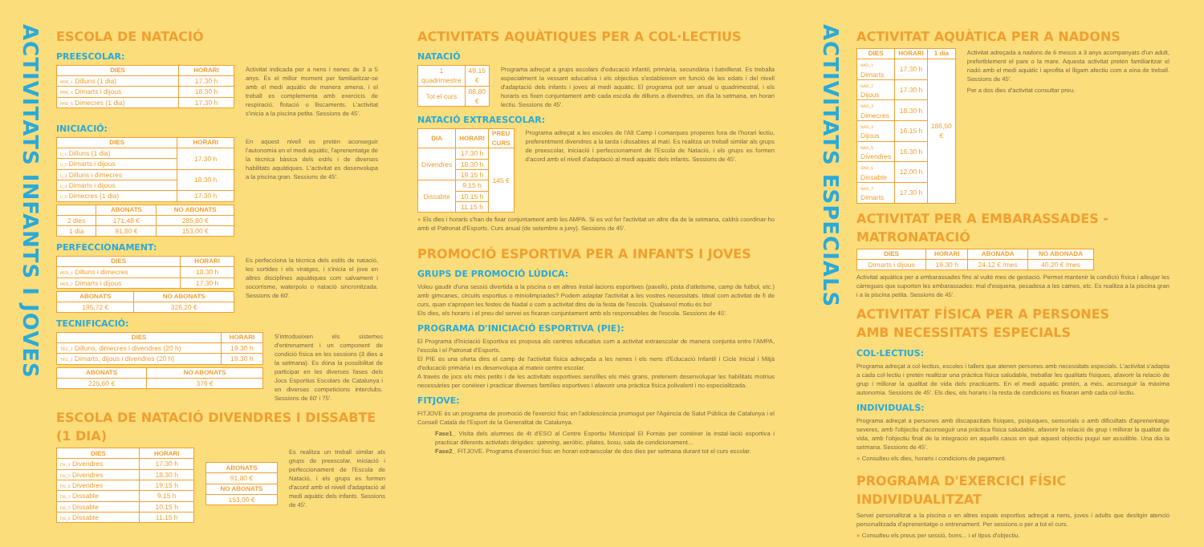ACTIVITATS INFANTS I JOVES
ESCOLA DE NATACIÓ
PREESCOLAR:
| DIES | HORARI |
| --- | --- |
| PRE_1 Dilluns (1 dia) | 17.30 h |
| PRE_4 Dimarts i dijous | 18.30 h |
| PRE_5 Dimecres (1 dia) | 17.30 h |
Activitat indicada per a nens i nenes de 3 a 5 anys. És el millor moment per familiaritzar-se amb el medi aquàtic de manera amena, i el treball es complementa amb exercicis de respiració, flotació o lliscaments. L'activitat s'inicia a la piscina petita. Sessions de 45'.
INICIACIÓ:
| DIES | HORARI |
| --- | --- |
| II_1 Dilluns (1 dia) | 17.30 h |
| II_2 Dimarts i dijous | |
| II_3 Dilluns i dimecres | 18.30 h |
| II_4 Dimarts i dijous | |
| II_5 Dimecres (1 dia) | 17.30 h |
| | ABONATS | NO ABONATS |
| --- | --- | --- |
| 2 dies | 171,48 € | 285,80 € |
| 1 dia | 91,80 € | 153,00 € |
En aquest nivell es pretén aconseguir l'autonomia en el medi aquàtic, l'aprenentatge de la tècnica bàsica dels estils i de diverses habilitats aquàtiques. L'activitat es desenvolupa a la piscina gran. Sessions de 45'.
PERFECCIONAMENT:
| DIES | HORARI |
| --- | --- |
| PER_1 Dilluns i dimecres | 18.30 h |
| PER_2 Dimarts i dijous | 17.30 h |
| ABONATS | NO ABONATS |
| --- | --- |
| 195,72 € | 326,20 € |
Es perfecciona la tècnica dels estils de natació, les sortides i els viratges, i s'inicia el jove en altres disciplines aquàtiques com salvament i socorrisme, waterpolo o natació sincronitzada. Sessions de 60'.
TECNIFICACIÓ:
| DIES | HORARI |
| --- | --- |
| TEC_1 Dilluns, dimecres i divendres (20 h) | 19.30 h |
| TEC_2 Dimarts, dijous i divendres (20 h) | 19.30 h |
| ABONATS | NO ABONATS |
| --- | --- |
| 225,60 € | 376 € |
S'introdueixen els sistemes d'entrenament i un component de condició física en les sessions (3 dies a la setmana). Es dóna la possibilitat de participar en les diverses fases dels Jocs Esportius Escolars de Catalunya i en diverses competicions interclubs. Sessions de 60' i 75'.
ESCOLA DE NATACIÓ DIVENDRES I DISSABTE (1 DIA)
| DIES | HORARI |
| --- | --- |
| DV_1 Divendres | 17.30 h |
| DV_2 Divendres | 18.30 h |
| DV_3 Divendres | 19.15 h |
| DS_1 Dissabte | 9.15 h |
| DS_2 Dissabte | 10.15 h |
| DS_3 Dissabte | 11.15 h |
| ABONATS |
| --- |
| 91,80 € |
| NO ABONATS |
| 153,00 € |
Es realitza un treball similar als grups de preescolar, iniciació i perfeccionament de l'Escola de Natació, i els grups es formen d'acord amb el nivell d'adaptació al medi aquàtic dels infants. Sessions de 45'.
ACTIVITATS AQUÀTIQUES PER A COL·LECTIUS
NATACIÓ
| 1 quadrimestre | 49,15 € |
| Tot el curs | 88,80 € |
Programa adreçat a grups escolars d'educació infantil, primària, secundària i batxillerat. Es treballa especialment la vessant educativa i els objectius s'estableixen en funció de les edats i del nivell d'adaptació dels infants i joves al medi aquàtic. El programa pot ser anual o quadrimestral, i els horaris es fixen conjuntament amb cada escola de dilluns a divendres, un dia la setmana, en horari lectiu. Sessions de 45'.
NATACIÓ EXTRAESCOLAR:
| DIA | HORARI | PREU CURS |
| --- | --- | --- |
| Divendres | 17.30 h | 145 € |
| | 18.30 h | |
| | 19.15 h | |
| Dissabte | 9.15 h | |
| | 10.15 h | |
| | 11.15 h | |
Programa adreçat a les escoles de l'Alt Camp i comarques properes fora de l'horari lectiu, preferentment divendres a la tarda i dissabtes al matí. Es realitza un treball similar als grups de preescolar, iniciació i perfeccionament de l'Escola de Natació, i els grups es formen d'acord amb el nivell d'adaptació al medi aquàtic dels infants. Sessions de 45'.
● Els dies i horaris s'han de fixar conjuntament amb les AMPA. Si es vol fer l'activitat un altre dia de la setmana, caldrà coordinar-ho amb el Patronat d'Esports. Curs anual (de setembre a juny). Sessions de 45'.
PROMOCIÓ ESPORTIVA PER A INFANTS I JOVES
GRUPS DE PROMOCIÓ LÚDICA:
Voleu gaudir d'una sessió divertida a la piscina o en altres instal·lacions esportives (pavelló, pista d'atletisme, camp de futbol, etc.) amb gimcanes, circuits esportius o miniolimpíades? Podem adaptar l'activitat a les vostres necessitats. Ideal com activitat de fi de curs, quan s'apropen les festes de Nadal o com a activitat dins de la festa de l'escola. Qualsevol motiu és bo!
Els dies, els horaris i el preu del servei es fixaran conjuntament amb els responsables de l'escola. Sessions de 45'.
PROGRAMA D'INICIACIÓ ESPORTIVA (PIE):
El Programa d'Iniciació Esportiva es proposa als centres educatius com a activitat extraescolar de manera conjunta entre l'AMPA, l'escola i el Patronat d'Esports.
El PIE és una oferta dins el camp de l'activitat física adreçada a les nenes i els nens d'Educació Infantil i Cicle Inicial i Mitjà d'educació primària i es desenvolupa al mateix centre escolar.
A través de jocs els més petits i de les activitats esportives senzilles els més grans, pretenem desenvolupar les habilitats motrius necessàries per conèixer i practicar diverses famílies esportives i afavorir una pràctica física polivalent i no especialitzada.
FITJOVE:
FITJOVE és un programa de promoció de l'exercici físic en l'adolescència promogut per l'Agència de Salut Pública de Catalunya i el Consell Català de l'Esport de la Generalitat de Catalunya.
Fase1_ Visita dels alumnes de 4t d'ESO al Centre Esportiu Municipal El Fornàs per conèixer la instal·lació esportiva i practicar diferents activitats dirigides: spinning, aeròbic, pilates, bosu, sala de condicionament...
Fase2_ FITJOVE. Programa d'exercici físic en horari extraescolar de dos dies per setmana durant tot el curs escolar.
ACTIVITATS ESPECIALS
ACTIVITAT AQUÀTICA PER A NADONS
| DIES | HORARI | 1 dia |
| --- | --- | --- |
| NAD_1 Dimarts | 17.30 h | 186,50 € |
| NAD_2 Dijous | 17.30 h | |
| NAD_3 Dimecres | 18.30 h | |
| NAD_4 Dijous | 16.15 h | |
| NAD_5 Divendres | 16.30 h | |
| NAD_6 Dissabte | 12.00 h | |
| NAD_7 Dimarts | 17.30 h | |
Activitat adreçada a nadons de 6 mesos a 3 anys acompanyats d'un adult, preferiblement el pare o la mare. Aquesta activitat pretén familiaritzar el nadó amb el medi aquàtic i aprofita el lligam afectiu com a eina de treball. Sessions de 45'.
Per a dos dies d'activitat consultar preu.
ACTIVITAT PER A EMBARASSADES - MATRONATACIÓ
| DIES | HORARI | ABONADA | NO ABONADA |
| --- | --- | --- | --- |
| Dimarts i dijous | 19.30 h | 24,12 € /mes | 40,20 € /mes |
Activitat aquàtica per a embarassades fins al vuitè mes de gestació. Permet mantenir la condició física i alleujar les càrregues que suporten les embarassades: mal d'esquena, pesadesa a les cames, etc. Es realitza a la piscina gran i a la piscina petita. Sessions de 45'.
ACTIVITAT FÍSICA PER A PERSONES
AMB NECESSITATS ESPECIALS
COL·LECTIUS:
Programa adreçat a col·lectius, escoles i tallers que atenen persones amb necessitats especials. L'activitat s'adapta a cada col·lectiu i pretén realitzar una pràctica física saludable, treballar les qualitats físiques, afavorir la relació de grup i millorar la qualitat de vida dels practicants. En el medi aquàtic pretén, a més, aconseguir la màxima autonomia. Sessions de 45'. Els dies, els horaris i la resta de condicions es fixaran amb cada col·lectiu.
INDIVIDUALS:
Programa adreçat a persones amb discapacitats físiques, psíquiques, sensorials o amb dificultats d'aprenentatge severes, amb l'objectiu d'aconseguir una pràctica física saludable, afavorir la relació de grup i millorar la qualitat de vida, amb l'objectiu final de la integració en aquells casos en què aquest objectiu pugui ser assolible. Una dia la setmana. Sessions de 45'.
● Consulteu els dies, horaris i condicions de pagament.
PROGRAMA D'EXERCICI FÍSIC INDIVIDUALITZAT
Servei personalitzat a la piscina o en altres espais esportius adreçat a nens, joves i adults que desitgin atenció personalitzada d'aprenentatge o entrenament. Per sessions o per a tot el curs.
● Consulteu els preus per sessió, bons... i el tipus d'objectiu.
▼▼▼▼▼▼▼▼▼▼▼▼▼▼▼▼▼▼▼▼